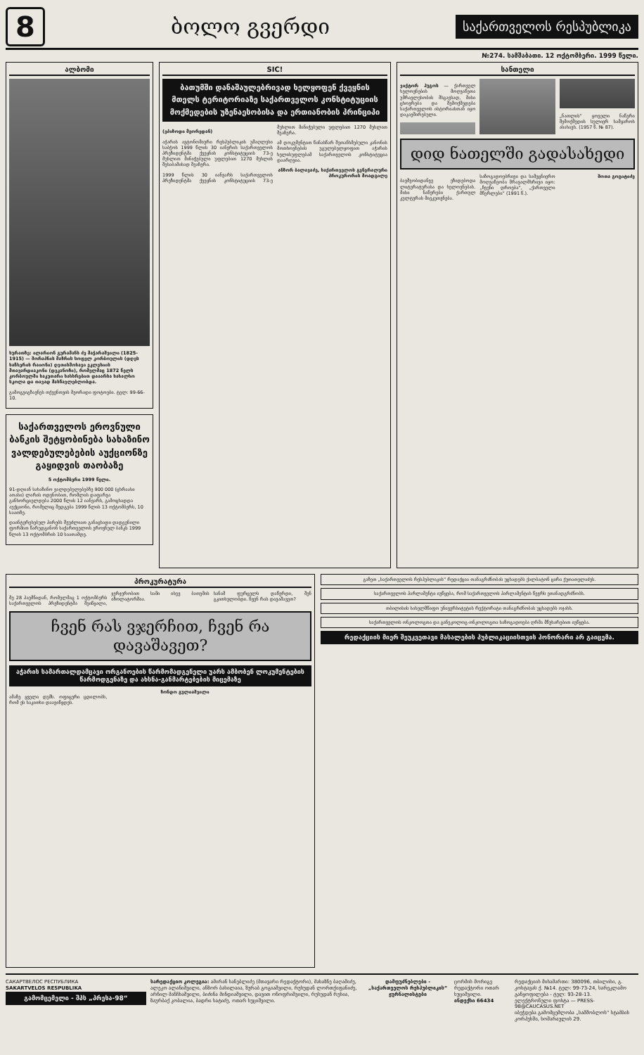8
ბოლო გვერდი
საქართველოს რესპუბლიკა
№274. სამშაბათი. 12 ოქტომბერი. 1999 წელი.
ალბომი
სურათზე: ილარიონ გურამანს ძე მაჭარაშვილი (1825-1915) — შორაპნის მაზრის სოფელ კორბოულის (დღეს საჩხერის რაიონი) ღვთისმოსავი ეკლესიის მთავარდიაკონი (დეკანოზი), რომელმაც 1872 წელს კორბოულში საკუთარი სახსრებით დააარსა სახალხო სკოლა და თავად მასწავლებლობდა.
გამოგვიგზავნეს თქვენთვის მეორადი ფოტოები. ტელ: 99-66-10.
საქართველოს ეროვნული ბანკის შეტყობინება სახაზინო ვალდებულებების აუქციონზე გაყიდვის თაობაზე
5 ოქტომბერი 1999 წელი.
91-დღიან სახაზინო ვალდებულებებზე 900 000 (ცხრაასი ათასი) ლარის ოდენობით, რომლის დაფარვა განხორციელდება 2000 წლის 12 იანვარს, გამოცხადდა აუქციონი, რომელიც შედგება 1999 წლის 13 ოქტომბერს, 10 საათზე.
დაინტერესებულ პირებს შეუძლიათ განაცხადი დადგენილი ფორმით წარუდგინონ საქართველოს ეროვნულ ბანკს 1999 წლის 13 ოქტომბრის 10 საათამდე.
SIC!
ბათუმში დანაშაულებრივად ხელყოფენ ქვეყნის მთელს ტერიტორიაზე საქართველოს კონსტიტუციის მოქმედების უზენაესობისა და ერთიანობის პრინციპი
(ეპიზოდი მეორედან)
აჭარის ავტონომიური რესპუბლიკის უმაღლესი საბჭოს 1999 წლის 30 იანვრის საქართველოს პრეზიდენტმა ქვეყნის კონსტიტუციის 73-ე მუხლით მინიჭებული უფლებით 1270 მუხლის შესაბამისად შეაჩერა.
1999 წლის 30 იანვარს საქართველოს პრეზიდენტმა ქვეყნის კონსტიტუციის 73-ე მუხლით მინიჭებული უფლებით 1270 მუხლით შეაჩერა.
ამ დოკუმენტით წინასწარ შეთანხმებული კანონის მოთხოვნების უგულებელყოფით აჭარის ხელისუფლებამ საქართველოს კონსტიტუცია დაარღვია.
ანზორ ბალავაძე, საქართველოს გენერალური პროკურორის მოადგილე
სანთელი
ვიქტორ ჰუგოს — ქართველ ხელოვნების მოღვაწეთა უმრავლესობის მსგავსად, მისი ცხოვრება და შემოქმედება საქართველოს ისტორიასთან იყო დაკავშირებული.
„ნათლის“ ყოველი ნაწერი შემოქმედის სულიერ სამყაროს ასახავს. (1957 წ. № 87).
დიდ ნათელში გადასახედი
ბავშვობიდანვე ეზიდებოდა ლიტერატურასა და ხელოვნებას. მისი ნაწერები ქართულ კულტურას მიეკუთვნება.
საზოგადოებრივი და სამეცნიერო მოღვაწეობა მრავალმხრივი იყო: „ჩვენი დროება“, „ქართველი მწერლები“ (1991 წ.).
შოთა გოგიტიძე
პროკურატურა
მე 28 პაემნიდან, რომელმაც 1 ოქტომბერს საქართველოს პრეზიდენტმა შეიწყალა, ჯერჯერობით სამი ისევ ბათუმის იზოლატორშია.
სანამ ფურცელს დაწერდი, შენ გკითხულობდი. ჩვენ რას დავაშავეთ?
ჩვენ რას ვჯერჩით, ჩვენ რა დავაშავეთ?
აჭარის სამართალდამცავი ორგანოების წარმომადგენელი უარს ამბობენ ლოკუმენტების წარმოდგენაზე და ახსნა-განმარტებების მიცემაზე
ამაზე ყველა დუმს. ოფიცერი ცდილობს, რომ ეს საკითხი დაავიწყდეს.
ზონდო გულიაშვილი
გაზეთ „საქართველოს რესპუბლიკის“ რედაქცია თანაგრძნობას უცხადებს ქალბატონ ცირა ქუთათელაძეს.
საქართველოს პარლამენტი იუწყება, რომ საქართველოს პარლამენტის წევრს ეთანადგრძნობს.
თბილისის სახელმწიფო უნივერსიტეტის რექტორატი თანაგრძნობას უცხადებს ოჯახს.
საქართველოს ონკოლოგთა და გინეკოლოგ-ონკოლოგთა საზოგადოება ღრმა მწუხარებით იუწყება.
რედაქციის მიერ შეუკვეთავი მასალების პუბლიკაციისთვის ჰონორარი არ გაიცემა.
САКАРТВЕЛОС РЕСПУБЛИКА
SAKARTVELOS RESPUBLIKA
გამომცემელი - შპს „პრესა-98“
სარედაქციო კოლეგია: ამირან სანებლიძე (მთავარი რედაქტორი), მახაზნე ბაღაშიძე, ალეკო ალანიშვილი, ანზორ ბასილაია, ზურაბ გოგიაშვილი, რუსუდან ლორთქიფანიძე, არჩილ მანჩხაშვილი, ბიძინა მინდიაშვილი, დავით ონოფრიშვილი, რუსუდან რუსია, ზაურბაქ კობალია, ბადრი ხატიძე, ოთარ ხუციშვილი.
დამფუძნებლები - „საქართველოს რესპუბლიკის“ ჟურნალისტები
ცორმის მორიგე რედაქტორი ოთარ ხუციშვილი.
ინდექსი 66434
რედაქციის მისამართი: 380096, თბილისი, გ. კოსტავას ქ. №14. ტელ: 99-73-24, სარეკლამო განყოფილება - ტელ: 93-28-13.
ელექტრონული ფოსტა — PRESS-98@CAUCASUS.NET
იბეჭდება გამომცემლობა „სამშობლოს“ სტამბის კორპუსში, ხოშარაულის 29.